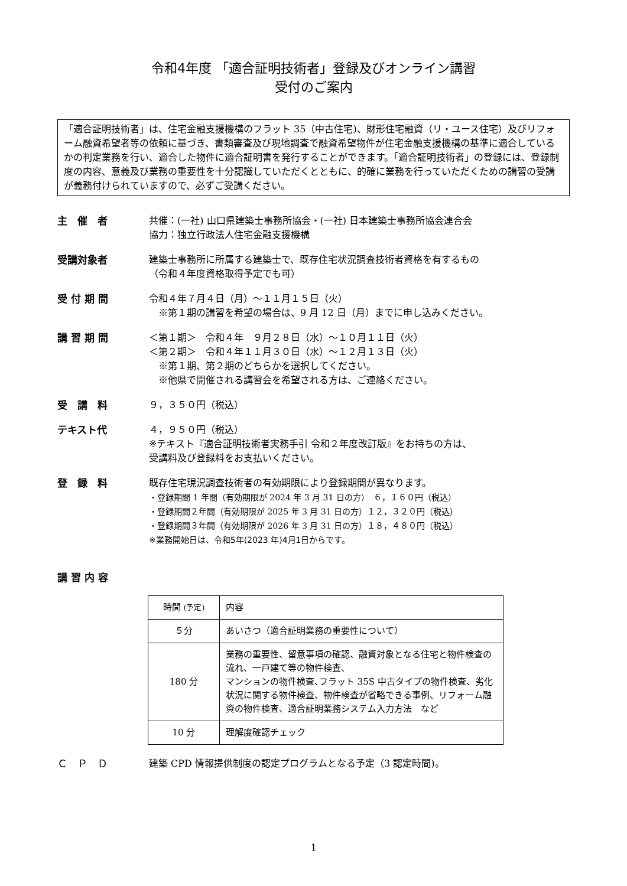令和4年度 「適合証明技術者」登録及びオンライン講習
受付のご案内
「適合証明技術者」は、住宅金融支援機構のフラット 35（中古住宅)、財形住宅融資（リ・ユース住宅）及びリフォーム融資希望者等の依頼に基づき、書類審査及び現地調査で融資希望物件が住宅金融支援機構の基準に適合しているかの判定業務を行い、適合した物件に適合証明書を発行することができます。「適合証明技術者」の登録には、登録制度の内容、意義及び業務の重要性を十分認識していただくとともに、的確に業務を行っていただくための講習の受講が義務付けられていますので、必ずご受講ください。
主　催　者 共催：(一社) 山口県建築士事務所協会・(一社) 日本建築士事務所協会連合会
協力：独立行政法人住宅金融支援機構
受講対象者 建築士事務所に所属する建築士で、既存住宅状況調査技術者資格を有するもの
（令和４年度資格取得予定でも可）
受 付 期 間 令和４年７月４日（月）～１１月１５日（火）
　※第１期の講習を希望の場合は、9 月 12 日（月）までに申し込みください。
講 習 期 間 ＜第１期＞　令和４年　９月２８日（水）～１０月１１日（火）
＜第２期＞　令和４年１１月３０日（水）～１２月１３日（火）
　※第１期、第２期のどちらかを選択してください。
　※他県で開催される講習会を希望される方は、ご連絡ください。
受　講　料 ９，３５０円（税込）
テキスト代 ４，９５０円（税込）
※テキスト『適合証明技術者実務手引 令和２年度改訂版』をお持ちの方は、
受講料及び登録料をお支払いください。
登　録　料 既存住宅現況調査技術者の有効期限により登録期間が異なります。
・登録期間 1 年間（有効期限が 2024 年 3 月 31 日の方）　６，１６０円（税込）
・登録期間２年間（有効期限が 2025 年 3 月 31 日の方）１２，３２０円（税込）
・登録期間３年間（有効期限が 2026 年 3 月 31 日の方）１８，４８０円（税込）
※業務開始日は、令和5年(2023 年)4月1日からです。
講 習 内 容
| 時間 (予定) | 内容 |
| ５分 | あいさつ（適合証明業務の重要性について） |
| 180 分 | 業務の重要性、留意事項の確認、融資対象となる住宅と物件検査の流れ、一戸建て等の物件検査、 マンションの物件検査､フラット 35S 中古タイプの物件検査、劣化状況に関する物件検査、物件検査が省略できる事例、リフォーム融資の物件検査、適合証明業務システム入力方法 など |
| 10 分 | 理解度確認チェック |
Ｃ　Ｐ　Ｄ 建築 CPD 情報提供制度の認定プログラムとなる予定（3 認定時間)。
1